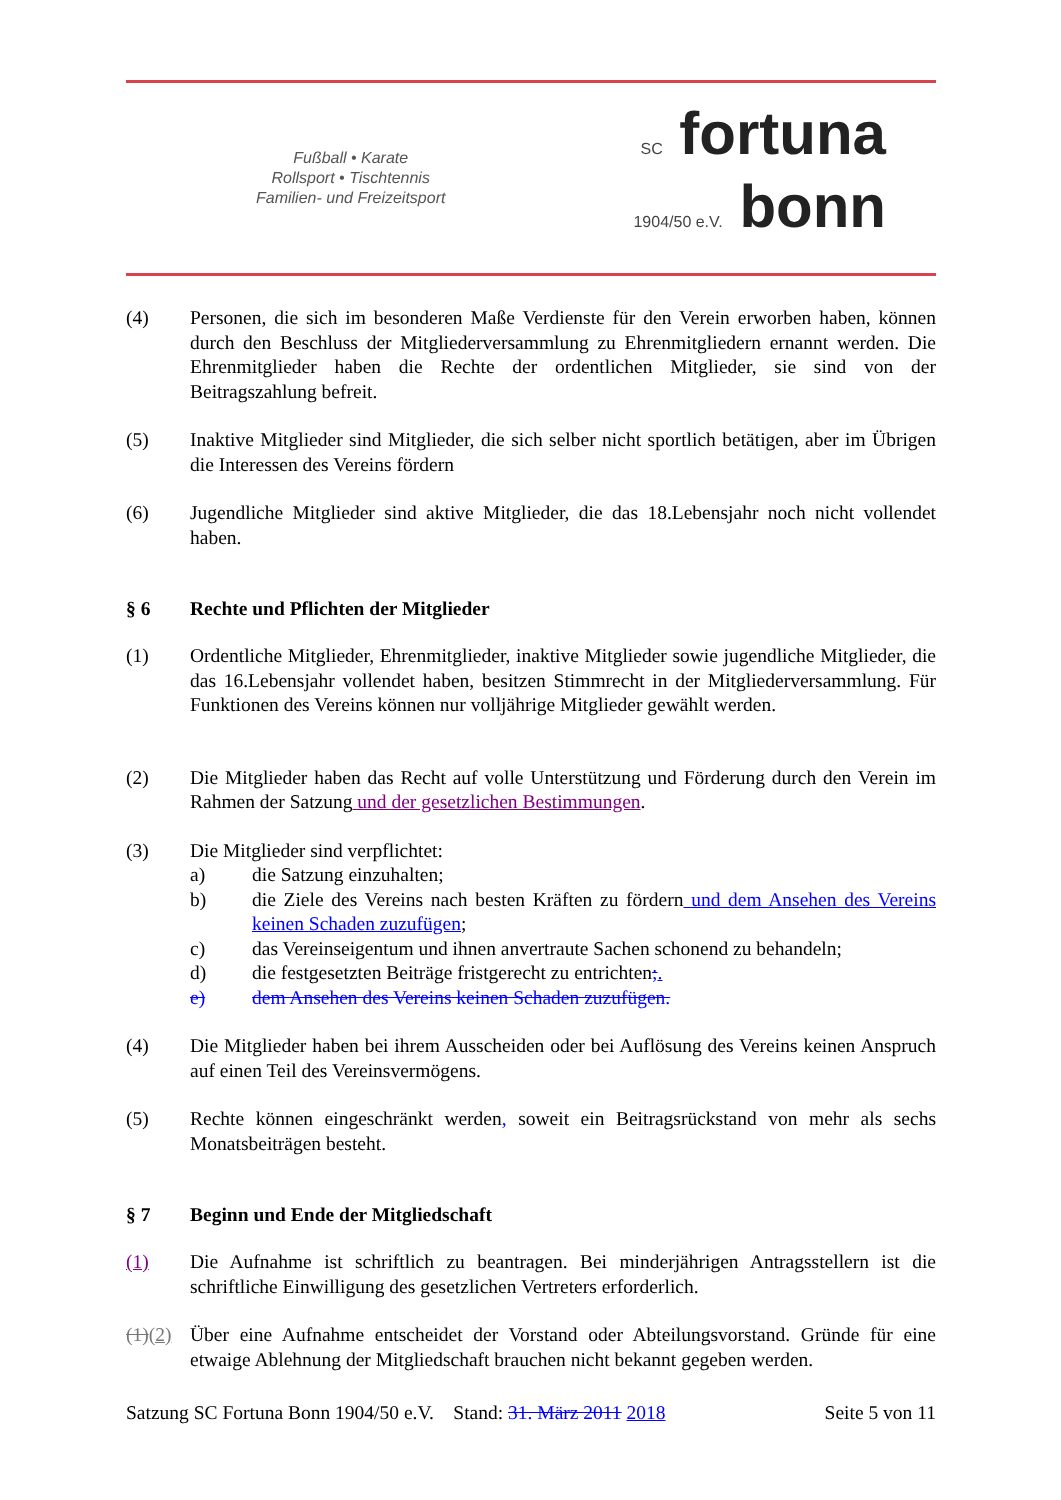Fußball • Karate
Rollsport • Tischtennis
Familien- und Freizeitsport
SC fortuna
1904/50 e.V. bonn
(4) Personen, die sich im besonderen Maße Verdienste für den Verein erworben haben, können durch den Beschluss der Mitgliederversammlung zu Ehrenmitgliedern ernannt werden. Die Ehrenmitglieder haben die Rechte der ordentlichen Mitglieder, sie sind von der Beitragszahlung befreit.
(5) Inaktive Mitglieder sind Mitglieder, die sich selber nicht sportlich betätigen, aber im Übrigen die Interessen des Vereins fördern
(6) Jugendliche Mitglieder sind aktive Mitglieder, die das 18.Lebensjahr noch nicht vollendet haben.
§ 6 Rechte und Pflichten der Mitglieder
(1) Ordentliche Mitglieder, Ehrenmitglieder, inaktive Mitglieder sowie jugendliche Mitglieder, die das 16.Lebensjahr vollendet haben, besitzen Stimmrecht in der Mitgliederversammlung. Für Funktionen des Vereins können nur volljährige Mitglieder gewählt werden.
(2) Die Mitglieder haben das Recht auf volle Unterstützung und Förderung durch den Verein im Rahmen der Satzung und der gesetzlichen Bestimmungen.
(3) Die Mitglieder sind verpflichtet:
a) die Satzung einzuhalten;
b) die Ziele des Vereins nach besten Kräften zu fördern und dem Ansehen des Vereins keinen Schaden zuzufügen;
c) das Vereinseigentum und ihnen anvertraute Sachen schonend zu behandeln;
d) die festgesetzten Beiträge fristgerecht zu entrichten;.
e) dem Ansehen des Vereins keinen Schaden zuzufügen.
(4) Die Mitglieder haben bei ihrem Ausscheiden oder bei Auflösung des Vereins keinen Anspruch auf einen Teil des Vereinsvermögens.
(5) Rechte können eingeschränkt werden, soweit ein Beitragsrückstand von mehr als sechs Monatsbeiträgen besteht.
§ 7 Beginn und Ende der Mitgliedschaft
(1) Die Aufnahme ist schriftlich zu beantragen. Bei minderjährigen Antragsstellern ist die schriftliche Einwilligung des gesetzlichen Vertreters erforderlich.
(1)(2)
Über eine Aufnahme entscheidet der Vorstand oder Abteilungsvorstand. Gründe für eine etwaige Ablehnung der Mitgliedschaft brauchen nicht bekannt gegeben werden.
Satzung SC Fortuna Bonn 1904/50 e.V. Stand: 31. März 2011 2018 Seite 5 von 11